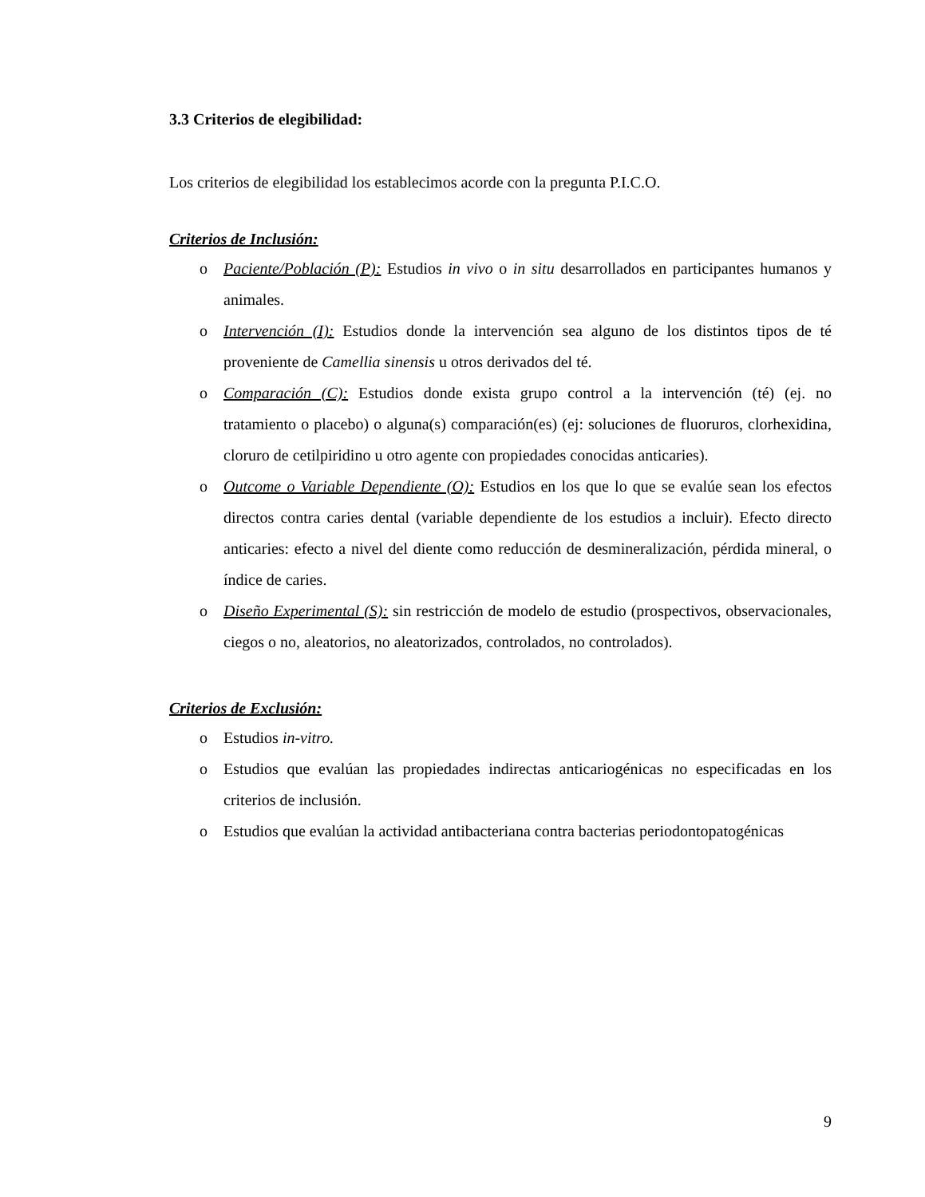3.3 Criterios de elegibilidad:
Los criterios de elegibilidad los establecimos acorde con la pregunta P.I.C.O.
Criterios de Inclusión:
o Paciente/Población (P): Estudios in vivo o in situ desarrollados en participantes humanos y animales.
o Intervención (I): Estudios donde la intervención sea alguno de los distintos tipos de té proveniente de Camellia sinensis u otros derivados del té.
o Comparación (C): Estudios donde exista grupo control a la intervención (té) (ej. no tratamiento o placebo) o alguna(s) comparación(es) (ej: soluciones de fluoruros, clorhexidina, cloruro de cetilpiridino u otro agente con propiedades conocidas anticaries).
o Outcome o Variable Dependiente (O): Estudios en los que lo que se evalúe sean los efectos directos contra caries dental (variable dependiente de los estudios a incluir). Efecto directo anticaries: efecto a nivel del diente como reducción de desmineralización, pérdida mineral, o índice de caries.
o Diseño Experimental (S): sin restricción de modelo de estudio (prospectivos, observacionales, ciegos o no, aleatorios, no aleatorizados, controlados, no controlados).
Criterios de Exclusión:
o Estudios in-vitro.
o Estudios que evalúan las propiedades indirectas anticariogénicas no especificadas en los criterios de inclusión.
o Estudios que evalúan la actividad antibacteriana contra bacterias periodontopatogénicas
9